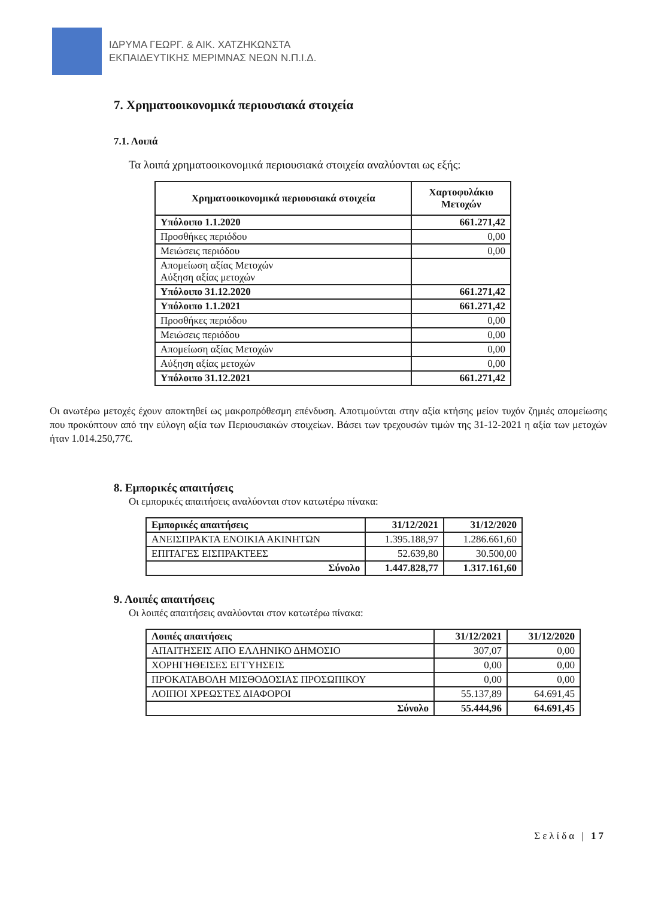ΙΔΡΥΜΑ ΓΕΩΡΓ. & ΑΙΚ. ΧΑΤΖΗΚΩΝΣΤΑ
ΕΚΠΑΙΔΕΥΤΙΚΗΣ ΜΕΡΙΜΝΑΣ ΝΕΩΝ Ν.Π.Ι.Δ.
7. Χρηματοοικονομικά περιουσιακά στοιχεία
7.1. Λοιπά
Τα λοιπά χρηματοοικονομικά περιουσιακά στοιχεία αναλύονται ως εξής:
| Χρηματοοικονομικά περιουσιακά στοιχεία | Χαρτοφυλάκιο Μετοχών |
| --- | --- |
| Υπόλοιπο 1.1.2020 | 661.271,42 |
| Προσθήκες περιόδου | 0,00 |
| Μειώσεις περιόδου | 0,00 |
| Απομείωση αξίας Μετοχών Αύξηση αξίας μετοχών | |
| Υπόλοιπο 31.12.2020 | 661.271,42 |
| Υπόλοιπο 1.1.2021 | 661.271,42 |
| Προσθήκες περιόδου | 0,00 |
| Μειώσεις περιόδου | 0,00 |
| Απομείωση αξίας Μετοχών | 0,00 |
| Αύξηση αξίας μετοχών | 0,00 |
| Υπόλοιπο 31.12.2021 | 661.271,42 |
Οι ανωτέρω μετοχές έχουν αποκτηθεί ως μακροπρόθεσμη επένδυση. Αποτιμούνται στην αξία κτήσης μείον τυχόν ζημιές απομείωσης που προκύπτουν από την εύλογη αξία των Περιουσιακών στοιχείων. Βάσει των τρεχουσών τιμών της 31-12-2021 η αξία των μετοχών ήταν 1.014.250,77€.
8. Εμπορικές απαιτήσεις
Οι εμπορικές απαιτήσεις αναλύονται στον κατωτέρω πίνακα:
| Εμπορικές απαιτήσεις | 31/12/2021 | 31/12/2020 |
| --- | --- | --- |
| ΑΝΕΙΣΠΡΑΚΤΑ ΕΝΟΙΚΙΑ ΑΚΙΝΗΤΩΝ | 1.395.188,97 | 1.286.661,60 |
| ΕΠΙΤΑΓΕΣ ΕΙΣΠΡΑΚΤΕΕΣ | 52.639,80 | 30.500,00 |
| Σύνολο | 1.447.828,77 | 1.317.161,60 |
9. Λοιπές απαιτήσεις
Οι λοιπές απαιτήσεις αναλύονται στον κατωτέρω πίνακα:
| Λοιπές απαιτήσεις | 31/12/2021 | 31/12/2020 |
| --- | --- | --- |
| ΑΠΑΙΤΗΣΕΙΣ ΑΠΟ ΕΛΛΗΝΙΚΟ ΔΗΜΟΣΙΟ | 307,07 | 0,00 |
| ΧΟΡΗΓΗΘΕΙΣΕΣ ΕΓΓΥΗΣΕΙΣ | 0,00 | 0,00 |
| ΠΡΟΚΑΤΑΒΟΛΗ ΜΙΣΘΟΔΟΣΙΑΣ ΠΡΟΣΩΠΙΚΟΥ | 0,00 | 0,00 |
| ΛΟΙΠΟΙ ΧΡΕΩΣΤΕΣ ΔΙΑΦΟΡΟΙ | 55.137,89 | 64.691,45 |
| Σύνολο | 55.444,96 | 64.691,45 |
Σελίδα | 17